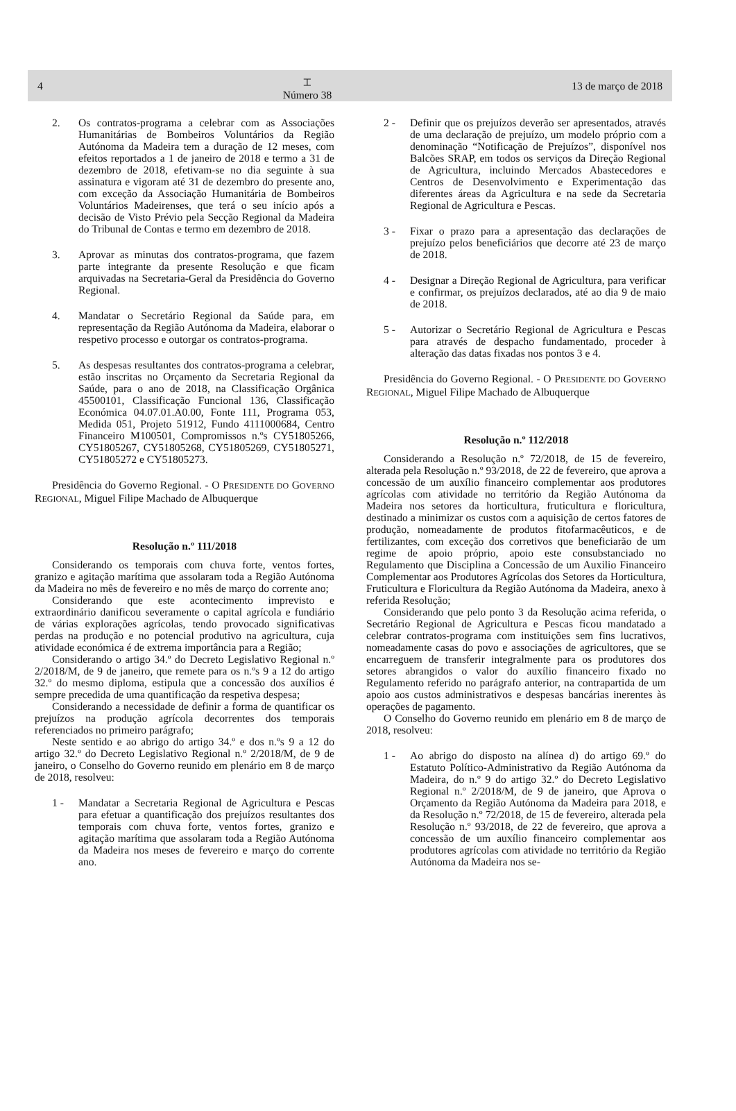4 ⌶
Número 38 13 de março de 2018
2. Os contratos-programa a celebrar com as Associações Humanitárias de Bombeiros Voluntários da Região Autónoma da Madeira tem a duração de 12 meses, com efeitos reportados a 1 de janeiro de 2018 e termo a 31 de dezembro de 2018, efetivam-se no dia seguinte à sua assinatura e vigoram até 31 de dezembro do presente ano, com exceção da Associação Humanitária de Bombeiros Voluntários Madeirenses, que terá o seu início após a decisão de Visto Prévio pela Secção Regional da Madeira do Tribunal de Contas e termo em dezembro de 2018.
3. Aprovar as minutas dos contratos-programa, que fazem parte integrante da presente Resolução e que ficam arquivadas na Secretaria-Geral da Presidência do Governo Regional.
4. Mandatar o Secretário Regional da Saúde para, em representação da Região Autónoma da Madeira, elaborar o respetivo processo e outorgar os contratos-programa.
5. As despesas resultantes dos contratos-programa a celebrar, estão inscritas no Orçamento da Secretaria Regional da Saúde, para o ano de 2018, na Classificação Orgânica 45500101, Classificação Funcional 136, Classificação Económica 04.07.01.A0.00, Fonte 111, Programa 053, Medida 051, Projeto 51912, Fundo 4111000684, Centro Financeiro M100501, Compromissos n.ºs CY51805266, CY51805267, CY51805268, CY51805269, CY51805271, CY51805272 e CY51805273.
Presidência do Governo Regional. - O PRESIDENTE DO GOVERNO REGIONAL, Miguel Filipe Machado de Albuquerque
Resolução n.º 111/2018
Considerando os temporais com chuva forte, ventos fortes, granizo e agitação marítima que assolaram toda a Região Autónoma da Madeira no mês de fevereiro e no mês de março do corrente ano;
Considerando que este acontecimento imprevisto e extraordinário danificou severamente o capital agrícola e fundiário de várias explorações agrícolas, tendo provocado significativas perdas na produção e no potencial produtivo na agricultura, cuja atividade económica é de extrema importância para a Região;
Considerando o artigo 34.º do Decreto Legislativo Regional n.º 2/2018/M, de 9 de janeiro, que remete para os n.ºs 9 a 12 do artigo 32.º do mesmo diploma, estipula que a concessão dos auxílios é sempre precedida de uma quantificação da respetiva despesa;
Considerando a necessidade de definir a forma de quantificar os prejuízos na produção agrícola decorrentes dos temporais referenciados no primeiro parágrafo;
Neste sentido e ao abrigo do artigo 34.º e dos n.ºs 9 a 12 do artigo 32.º do Decreto Legislativo Regional n.º 2/2018/M, de 9 de janeiro, o Conselho do Governo reunido em plenário em 8 de março de 2018, resolveu:
1 - Mandatar a Secretaria Regional de Agricultura e Pescas para efetuar a quantificação dos prejuízos resultantes dos temporais com chuva forte, ventos fortes, granizo e agitação marítima que assolaram toda a Região Autónoma da Madeira nos meses de fevereiro e março do corrente ano.
2 - Definir que os prejuízos deverão ser apresentados, através de uma declaração de prejuízo, um modelo próprio com a denominação “Notificação de Prejuízos”, disponível nos Balcões SRAP, em todos os serviços da Direção Regional de Agricultura, incluindo Mercados Abastecedores e Centros de Desenvolvimento e Experimentação das diferentes áreas da Agricultura e na sede da Secretaria Regional de Agricultura e Pescas.
3 - Fixar o prazo para a apresentação das declarações de prejuízo pelos beneficiários que decorre até 23 de março de 2018.
4 - Designar a Direção Regional de Agricultura, para verificar e confirmar, os prejuízos declarados, até ao dia 9 de maio de 2018.
5 - Autorizar o Secretário Regional de Agricultura e Pescas para através de despacho fundamentado, proceder à alteração das datas fixadas nos pontos 3 e 4.
Presidência do Governo Regional. - O PRESIDENTE DO GOVERNO REGIONAL, Miguel Filipe Machado de Albuquerque
Resolução n.º 112/2018
Considerando a Resolução n.º 72/2018, de 15 de fevereiro, alterada pela Resolução n.º 93/2018, de 22 de fevereiro, que aprova a concessão de um auxílio financeiro complementar aos produtores agrícolas com atividade no território da Região Autónoma da Madeira nos setores da horticultura, fruticultura e floricultura, destinado a minimizar os custos com a aquisição de certos fatores de produção, nomeadamente de produtos fitofarmacêuticos, e de fertilizantes, com exceção dos corretivos que beneficiarão de um regime de apoio próprio, apoio este consubstanciado no Regulamento que Disciplina a Concessão de um Auxilio Financeiro Complementar aos Produtores Agrícolas dos Setores da Horticultura, Fruticultura e Floricultura da Região Autónoma da Madeira, anexo à referida Resolução;
Considerando que pelo ponto 3 da Resolução acima referida, o Secretário Regional de Agricultura e Pescas ficou mandatado a celebrar contratos-programa com instituições sem fins lucrativos, nomeadamente casas do povo e associações de agricultores, que se encarreguem de transferir integralmente para os produtores dos setores abrangidos o valor do auxílio financeiro fixado no Regulamento referido no parágrafo anterior, na contrapartida de um apoio aos custos administrativos e despesas bancárias inerentes às operações de pagamento.
O Conselho do Governo reunido em plenário em 8 de março de 2018, resolveu:
1 - Ao abrigo do disposto na alínea d) do artigo 69.º do Estatuto Político-Administrativo da Região Autónoma da Madeira, do n.º 9 do artigo 32.º do Decreto Legislativo Regional n.º 2/2018/M, de 9 de janeiro, que Aprova o Orçamento da Região Autónoma da Madeira para 2018, e da Resolução n.º 72/2018, de 15 de fevereiro, alterada pela Resolução n.º 93/2018, de 22 de fevereiro, que aprova a concessão de um auxílio financeiro complementar aos produtores agrícolas com atividade no território da Região Autónoma da Madeira nos se-